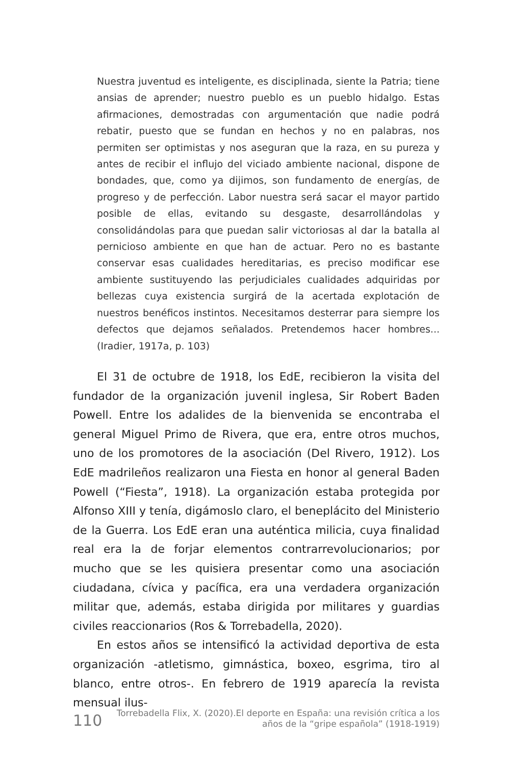Nuestra juventud es inteligente, es disciplinada, siente la Patria; tiene ansias de aprender; nuestro pueblo es un pueblo hidalgo. Estas afirmaciones, demostradas con argumentación que nadie podrá rebatir, puesto que se fundan en hechos y no en palabras, nos permiten ser optimistas y nos aseguran que la raza, en su pureza y antes de recibir el influjo del viciado ambiente nacional, dispone de bondades, que, como ya dijimos, son fundamento de energías, de progreso y de perfección. Labor nuestra será sacar el mayor partido posible de ellas, evitando su desgaste, desarrollándolas y consolidándolas para que puedan salir victoriosas al dar la batalla al pernicioso ambiente en que han de actuar. Pero no es bastante conservar esas cualidades hereditarias, es preciso modificar ese ambiente sustituyendo las perjudiciales cualidades adquiridas por bellezas cuya existencia surgirá de la acertada explotación de nuestros benéficos instintos. Necesitamos desterrar para siempre los defectos que dejamos señalados. Pretendemos hacer hombres... (Iradier, 1917a, p. 103)
El 31 de octubre de 1918, los EdE, recibieron la visita del fundador de la organización juvenil inglesa, Sir Robert Baden Powell. Entre los adalides de la bienvenida se encontraba el general Miguel Primo de Rivera, que era, entre otros muchos, uno de los promotores de la asociación (Del Rivero, 1912). Los EdE madrileños realizaron una Fiesta en honor al general Baden Powell (“Fiesta”, 1918). La organización estaba protegida por Alfonso XIII y tenía, digámoslo claro, el beneplácito del Ministerio de la Guerra. Los EdE eran una auténtica milicia, cuya finalidad real era la de forjar elementos contrarrevolucionarios; por mucho que se les quisiera presentar como una asociación ciudadana, cívica y pacífica, era una verdadera organización militar que, además, estaba dirigida por militares y guardias civiles reaccionarios (Ros & Torrebadella, 2020).
En estos años se intensificó la actividad deportiva de esta organización -atletismo, gimnástica, boxeo, esgrima, tiro al blanco, entre otros-. En febrero de 1919 aparecía la revista mensual ilus-
110
Torrebadella Flix, X. (2020).El deporte en España: una revisión crítica a los
años de la “gripe española” (1918-1919)